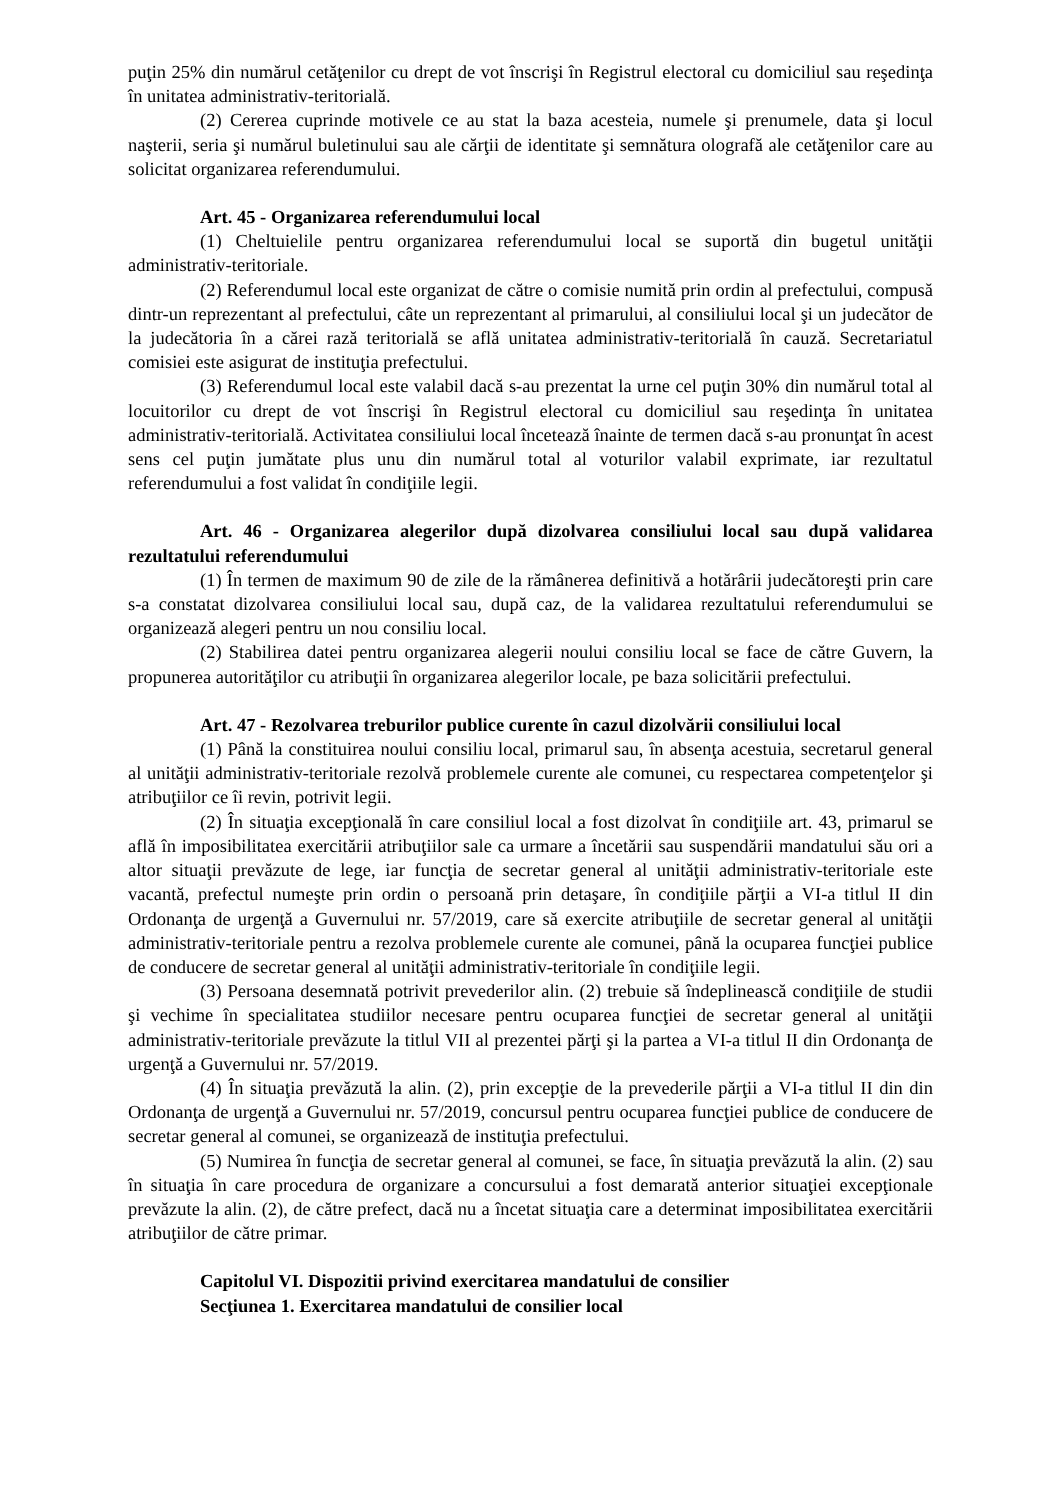puţin 25% din numărul cetăţenilor cu drept de vot înscrişi în Registrul electoral cu domiciliul sau reşedinţa în unitatea administrativ-teritorială.
(2) Cererea cuprinde motivele ce au stat la baza acesteia, numele şi prenumele, data şi locul naşterii, seria şi numărul buletinului sau ale cărţii de identitate şi semnătura olografă ale cetăţenilor care au solicitat organizarea referendumului.
Art. 45 - Organizarea referendumului local
(1) Cheltuielile pentru organizarea referendumului local se suportă din bugetul unităţii administrativ-teritoriale.
(2) Referendumul local este organizat de către o comisie numită prin ordin al prefectului, compusă dintr-un reprezentant al prefectului, câte un reprezentant al primarului, al consiliului local şi un judecător de la judecătoria în a cărei rază teritorială se află unitatea administrativ-teritorială în cauză. Secretariatul comisiei este asigurat de instituţia prefectului.
(3) Referendumul local este valabil dacă s-au prezentat la urne cel puţin 30% din numărul total al locuitorilor cu drept de vot înscrişi în Registrul electoral cu domiciliul sau reşedinţa în unitatea administrativ-teritorială. Activitatea consiliului local încetează înainte de termen dacă s-au pronunţat în acest sens cel puţin jumătate plus unu din numărul total al voturilor valabil exprimate, iar rezultatul referendumului a fost validat în condiţiile legii.
Art. 46 - Organizarea alegerilor după dizolvarea consiliului local sau după validarea rezultatului referendumului
(1) În termen de maximum 90 de zile de la rămânerea definitivă a hotărârii judecătoreşti prin care s-a constatat dizolvarea consiliului local sau, după caz, de la validarea rezultatului referendumului se organizează alegeri pentru un nou consiliu local.
(2) Stabilirea datei pentru organizarea alegerii noului consiliu local se face de către Guvern, la propunerea autorităţilor cu atribuţii în organizarea alegerilor locale, pe baza solicitării prefectului.
Art. 47 - Rezolvarea treburilor publice curente în cazul dizolvării consiliului local
(1) Până la constituirea noului consiliu local, primarul sau, în absenţa acestuia, secretarul general al unităţii administrativ-teritoriale rezolvă problemele curente ale comunei, cu respectarea competenţelor şi atribuţiilor ce îi revin, potrivit legii.
(2) În situaţia excepţională în care consiliul local a fost dizolvat în condiţiile art. 43, primarul se află în imposibilitatea exercitării atribuţiilor sale ca urmare a încetării sau suspendării mandatului său ori a altor situaţii prevăzute de lege, iar funcţia de secretar general al unităţii administrativ-teritoriale este vacantă, prefectul numeşte prin ordin o persoană prin detaşare, în condiţiile părţii a VI-a titlul II din Ordonanţa de urgenţă a Guvernului nr. 57/2019, care să exercite atribuţiile de secretar general al unităţii administrativ-teritoriale pentru a rezolva problemele curente ale comunei, până la ocuparea funcţiei publice de conducere de secretar general al unităţii administrativ-teritoriale în condiţiile legii.
(3) Persoana desemnată potrivit prevederilor alin. (2) trebuie să îndeplinească condiţiile de studii şi vechime în specialitatea studiilor necesare pentru ocuparea funcţiei de secretar general al unităţii administrativ-teritoriale prevăzute la titlul VII al prezentei părţi şi la partea a VI-a titlul II din Ordonanţa de urgenţă a Guvernului nr. 57/2019.
(4) În situaţia prevăzută la alin. (2), prin excepţie de la prevederile părţii a VI-a titlul II din din Ordonanţa de urgenţă a Guvernului nr. 57/2019, concursul pentru ocuparea funcţiei publice de conducere de secretar general al comunei, se organizează de instituţia prefectului.
(5) Numirea în funcţia de secretar general al comunei, se face, în situaţia prevăzută la alin. (2) sau în situaţia în care procedura de organizare a concursului a fost demarată anterior situaţiei excepţionale prevăzute la alin. (2), de către prefect, dacă nu a încetat situaţia care a determinat imposibilitatea exercitării atribuţiilor de către primar.
Capitolul VI. Dispozitii privind exercitarea mandatului de consilier
Secţiunea 1. Exercitarea mandatului de consilier local